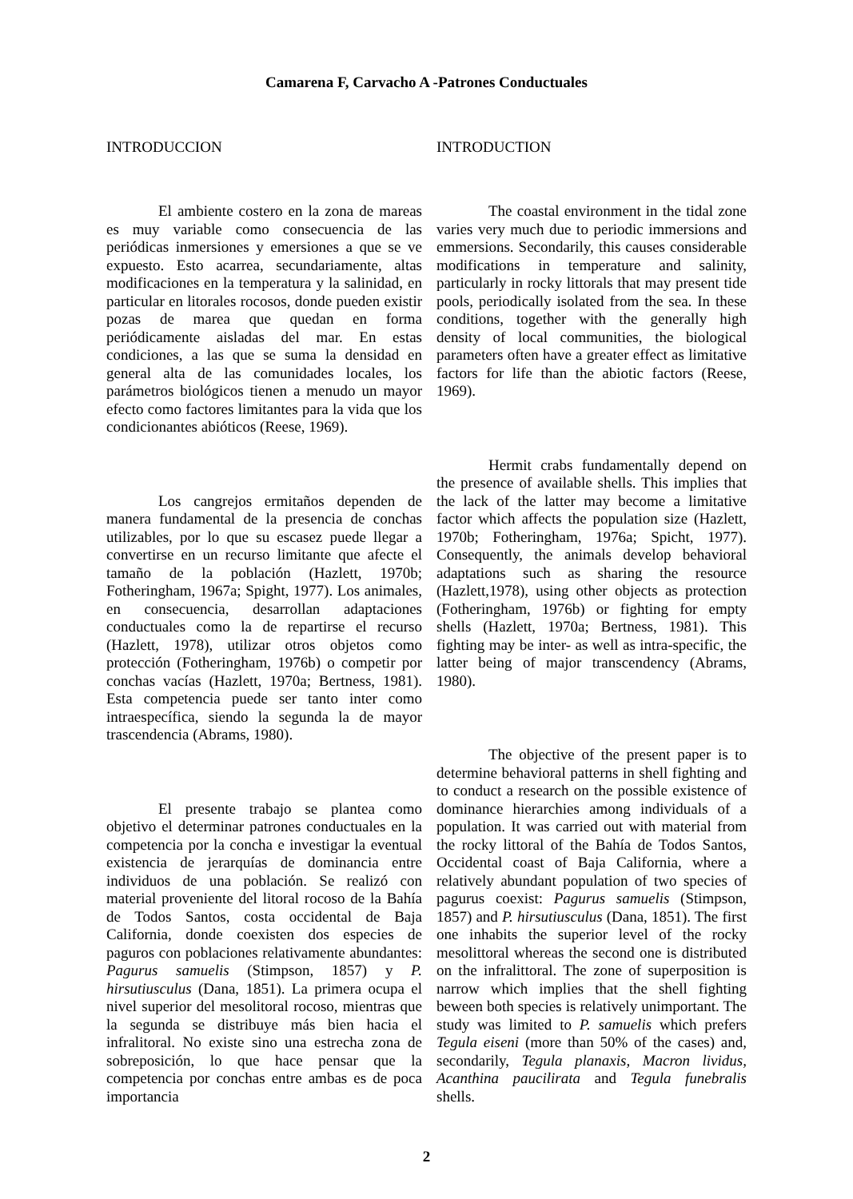Camarena F, Carvacho A -Patrones Conductuales
INTRODUCCION
El ambiente costero en la zona de mareas es muy variable como consecuencia de las periódicas inmersiones y emersiones a que se ve expuesto. Esto acarrea, secundariamente, altas modificaciones en la temperatura y la salinidad, en particular en litorales rocosos, donde pueden existir pozas de marea que quedan en forma periódicamente aisladas del mar. En estas condiciones, a las que se suma la densidad en general alta de las comunidades locales, los parámetros biológicos tienen a menudo un mayor efecto como factores limitantes para la vida que los condicionantes abióticos (Reese, 1969).
Los cangrejos ermitaños dependen de manera fundamental de la presencia de conchas utilizables, por lo que su escasez puede llegar a convertirse en un recurso limitante que afecte el tamaño de la población (Hazlett, 1970b; Fotheringham, 1967a; Spight, 1977). Los animales, en consecuencia, desarrollan adaptaciones conductuales como la de repartirse el recurso (Hazlett, 1978), utilizar otros objetos como protección (Fotheringham, 1976b) o competir por conchas vacías (Hazlett, 1970a; Bertness, 1981). Esta competencia puede ser tanto inter como intraespecífica, siendo la segunda la de mayor trascendencia (Abrams, 1980).
El presente trabajo se plantea como objetivo el determinar patrones conductuales en la competencia por la concha e investigar la eventual existencia de jerarquías de dominancia entre individuos de una población. Se realizó con material proveniente del litoral rocoso de la Bahía de Todos Santos, costa occidental de Baja California, donde coexisten dos especies de paguros con poblaciones relativamente abundantes: Pagurus samuelis (Stimpson, 1857) y P. hirsutiusculus (Dana, 1851). La primera ocupa el nivel superior del mesolitoral rocoso, mientras que la segunda se distribuye más bien hacia el infralitoral. No existe sino una estrecha zona de sobreposición, lo que hace pensar que la competencia por conchas entre ambas es de poca importancia
INTRODUCTION
The coastal environment in the tidal zone varies very much due to periodic immersions and emmersions. Secondarily, this causes considerable modifications in temperature and salinity, particularly in rocky littorals that may present tide pools, periodically isolated from the sea. In these conditions, together with the generally high density of local communities, the biological parameters often have a greater effect as limitative factors for life than the abiotic factors (Reese, 1969).
Hermit crabs fundamentally depend on the presence of available shells. This implies that the lack of the latter may become a limitative factor which affects the population size (Hazlett, 1970b; Fotheringham, 1976a; Spicht, 1977). Consequently, the animals develop behavioral adaptations such as sharing the resource (Hazlett,1978), using other objects as protection (Fotheringham, 1976b) or fighting for empty shells (Hazlett, 1970a; Bertness, 1981). This fighting may be inter- as well as intra-specific, the latter being of major transcendency (Abrams, 1980).
The objective of the present paper is to determine behavioral patterns in shell fighting and to conduct a research on the possible existence of dominance hierarchies among individuals of a population. It was carried out with material from the rocky littoral of the Bahía de Todos Santos, Occidental coast of Baja California, where a relatively abundant population of two species of pagurus coexist: Pagurus samuelis (Stimpson, 1857) and P. hirsutiusculus (Dana, 1851). The first one inhabits the superior level of the rocky mesolittoral whereas the second one is distributed on the infralittoral. The zone of superposition is narrow which implies that the shell fighting beween both species is relatively unimportant. The study was limited to P. samuelis which prefers Tegula eiseni (more than 50% of the cases) and, secondarily, Tegula planaxis, Macron lividus, Acanthina paucilirata and Tegula funebralis shells.
2